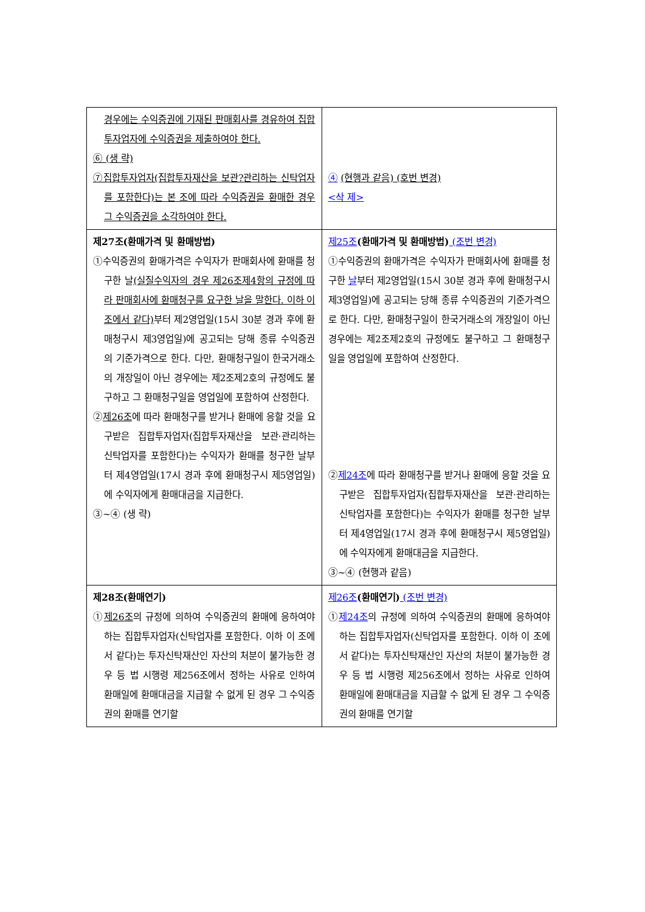| 경우에는 수익증권에 기재된 판매회사를 경유하여 집합투자업자에 수익증권을 제출하여야 한다. ⑥ (생 략) ⑦집합투자업자(집합투자재산을 보관?관리하는 신탁업자를 포함한다)는 본 조에 따라 수익증권을 환매한 경우 그 수익증권을 소각하여야 한다. | ④ (현행과 같음) (호번 변경) <삭 제> |
| 제27조(환매가격 및 환매방법) ①수익증권의 환매가격은 수익자가 판매회사에 환매를 청구한 날 (실질수익자의 경우 제26조제4항의 규정에 따라 판매회사에 환매청구를 요구한 날을 말한다. 이하 이 조에서 같다) 부터 제2영업일(15시 30분 경과 후에 환매청구시 제3영업일)에 공고되는 당해 종류 수익증권의 기준가격으로 한다. 다만, 환매청구일이 한국거래소의 개장일이 아닌 경우에는 제2조제2호의 규정에도 불구하고 그 환매청구일을 영업일에 포함하여 산정한다. ② 제26조 에 따라 환매청구를 받거나 환매에 응할 것을 요구받은 집합투자업자(집합투자재산을 보관·관리하는 신탁업자를 포함한다)는 수익자가 환매를 청구한 날부터 제4영업일(17시 경과 후에 환매청구시 제5영업일)에 수익자에게 환매대금을 지급한다. ③~④ (생 략) | 제25조 (환매가격 및 환매방법) (조번 변경) ①수익증권의 환매가격은 수익자가 판매회사에 환매를 청구한 날 부터 제2영업일(15시 30분 경과 후에 환매청구시 제3영업일)에 공고되는 당해 종류 수익증권의 기준가격으로 한다. 다만, 환매청구일이 한국거래소의 개장일이 아닌 경우에는 제2조제2호의 규정에도 불구하고 그 환매청구일을 영업일에 포함하여 산정한다. ② 제24조 에 따라 환매청구를 받거나 환매에 응할 것을 요구받은 집합투자업자(집합투자재산을 보관·관리하는 신탁업자를 포함한다)는 수익자가 환매를 청구한 날부터 제4영업일(17시 경과 후에 환매청구시 제5영업일)에 수익자에게 환매대금을 지급한다. ③~④ (현행과 같음) |
| 제28조(환매연기) ① 제26조 의 규정에 의하여 수익증권의 환매에 응하여야 하는 집합투자업자(신탁업자를 포함한다. 이하 이 조에서 같다)는 투자신탁재산인 자산의 처분이 불가능한 경우 등 법 시행령 제256조에서 정하는 사유로 인하여 환매일에 환매대금을 지급할 수 없게 된 경우 그 수익증권의 환매를 연기할 | 제26조 (환매연기) (조번 변경) ① 제24조 의 규정에 의하여 수익증권의 환매에 응하여야 하는 집합투자업자(신탁업자를 포함한다. 이하 이 조에서 같다)는 투자신탁재산인 자산의 처분이 불가능한 경우 등 법 시행령 제256조에서 정하는 사유로 인하여 환매일에 환매대금을 지급할 수 없게 된 경우 그 수익증권의 환매를 연기할 |